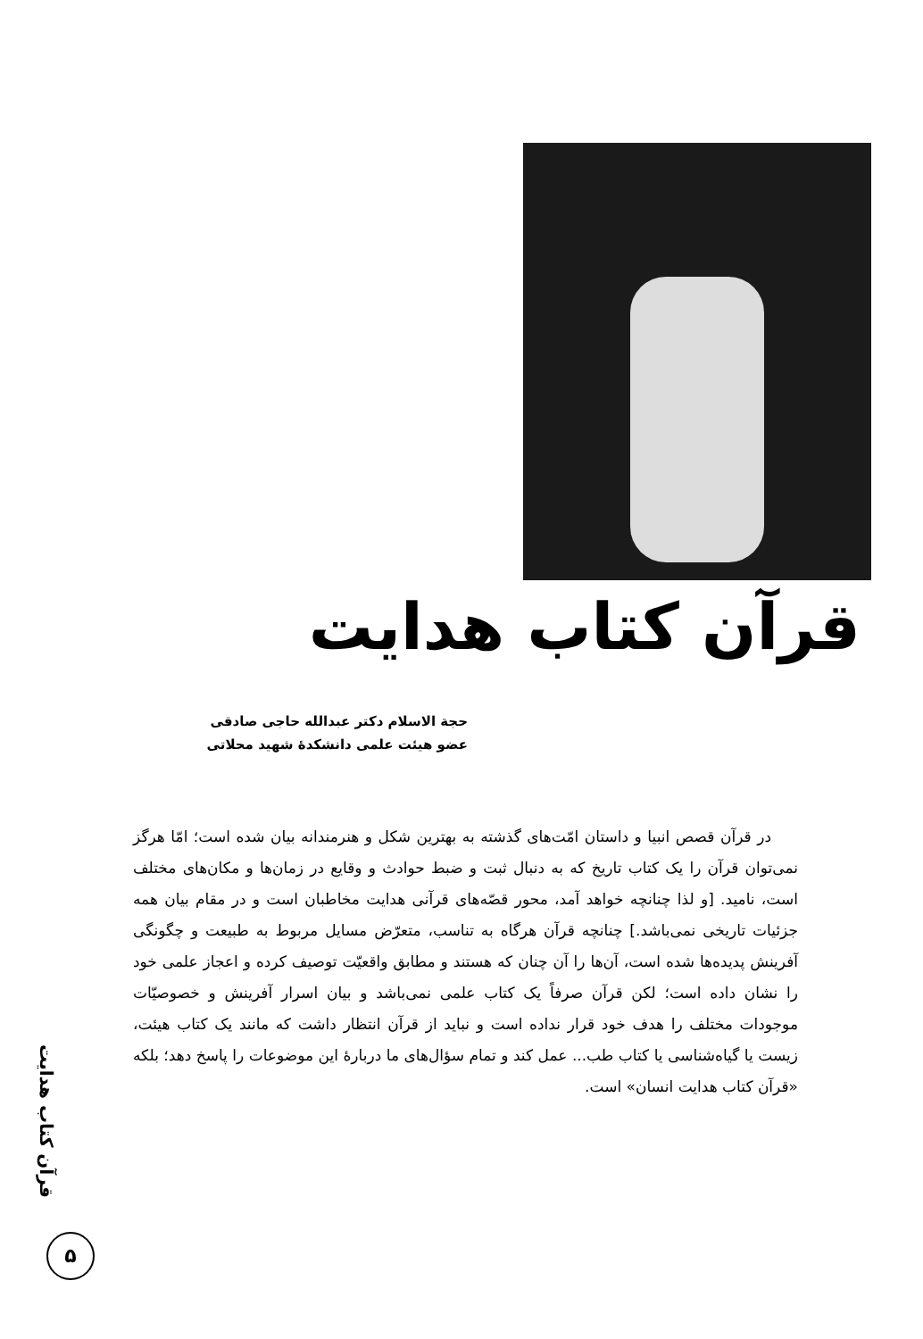قرآن کتاب هدایت
حجة الاسلام دکتر عبدالله حاجی صادقی
عضو هیئت علمی دانشکدهٔ شهید محلاتی
در قرآن قصص انبیا و داستان امّت‌های گذشته به بهترین شکل و هنرمندانه بیان شده است؛ امّا هرگز نمی‌توان قرآن را یک کتاب تاریخ که به دنبال ثبت و ضبط حوادث و وقایع در زمان‌ها و مکان‌های مختلف است، نامید. [و لذا چنانچه خواهد آمد، محور قصّه‌های قرآنی هدایت مخاطبان است و در مقام بیان همه جزئیات تاریخی نمی‌باشد.] چنانچه قرآن هرگاه به تناسب، متعرّض مسایل مربوط به طبیعت و چگونگی آفرینش پدیده‌ها شده است، آن‌ها را آن چنان که هستند و مطابق واقعیّت توصیف کرده و اعجاز علمی خود را نشان داده است؛ لکن قرآن صرفاً یک کتاب علمی نمی‌باشد و بیان اسرار آفرینش و خصوصیّات موجودات مختلف را هدف خود قرار نداده است و نباید از قرآن انتظار داشت که مانند یک کتاب هیئت، زیست یا گیاه‌شناسی یا کتاب طب... عمل کند و تمام سؤال‌های ما دربارهٔ این موضوعات را پاسخ دهد؛ بلکه «قرآن کتاب هدایت انسان» است.
قرآن کتاب هدایت
۵